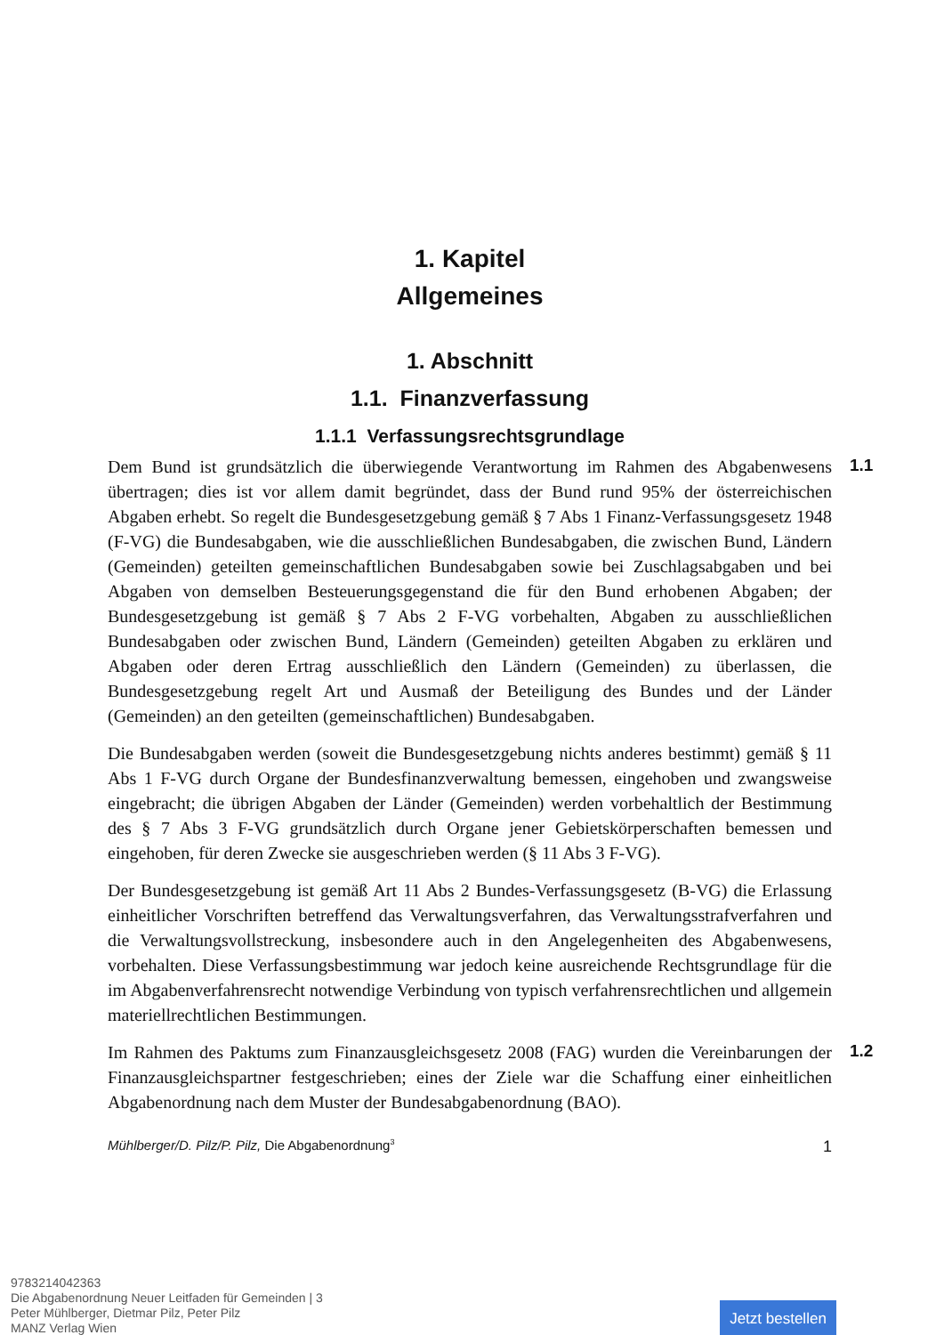1. Kapitel
Allgemeines
1. Abschnitt
1.1. Finanzverfassung
1.1.1 Verfassungsrechtsgrundlage
Dem Bund ist grundsätzlich die überwiegende Verantwortung im Rahmen des Abgabenwesens übertragen; dies ist vor allem damit begründet, dass der Bund rund 95% der österreichischen Abgaben erhebt. So regelt die Bundesgesetzgebung gemäß § 7 Abs 1 Finanz-Verfassungsgesetz 1948 (F-VG) die Bundesabgaben, wie die ausschließlichen Bundesabgaben, die zwischen Bund, Ländern (Gemeinden) geteilten gemeinschaftlichen Bundesabgaben sowie bei Zuschlagsabgaben und bei Abgaben von demselben Besteuerungsgegenstand die für den Bund erhobenen Abgaben; der Bundesgesetzgebung ist gemäß § 7 Abs 2 F-VG vorbehalten, Abgaben zu ausschließlichen Bundesabgaben oder zwischen Bund, Ländern (Gemeinden) geteilten Abgaben zu erklären und Abgaben oder deren Ertrag ausschließlich den Ländern (Gemeinden) zu überlassen, die Bundesgesetzgebung regelt Art und Ausmaß der Beteiligung des Bundes und der Länder (Gemeinden) an den geteilten (gemeinschaftlichen) Bundesabgaben.
1.1
Die Bundesabgaben werden (soweit die Bundesgesetzgebung nichts anderes bestimmt) gemäß § 11 Abs 1 F-VG durch Organe der Bundesfinanzverwaltung bemessen, eingehoben und zwangsweise eingebracht; die übrigen Abgaben der Länder (Gemeinden) werden vorbehaltlich der Bestimmung des § 7 Abs 3 F-VG grundsätzlich durch Organe jener Gebietskörperschaften bemessen und eingehoben, für deren Zwecke sie ausgeschrieben werden (§ 11 Abs 3 F-VG).
Der Bundesgesetzgebung ist gemäß Art 11 Abs 2 Bundes-Verfassungsgesetz (B-VG) die Erlassung einheitlicher Vorschriften betreffend das Verwaltungsverfahren, das Verwaltungsstrafverfahren und die Verwaltungsvollstreckung, insbesondere auch in den Angelegenheiten des Abgabenwesens, vorbehalten. Diese Verfassungsbestimmung war jedoch keine ausreichende Rechtsgrundlage für die im Abgabenverfahrensrecht notwendige Verbindung von typisch verfahrensrechtlichen und allgemein materiellrechtlichen Bestimmungen.
Im Rahmen des Paktums zum Finanzausgleichsgesetz 2008 (FAG) wurden die Vereinbarungen der Finanzausgleichspartner festgeschrieben; eines der Ziele war die Schaffung einer einheitlichen Abgabenordnung nach dem Muster der Bundesabgabenordnung (BAO).
1.2
Mühlberger/D. Pilz/P. Pilz, Die Abgabenordnung<sup>3</sup> 1
9783214042363
Die Abgabenordnung Neuer Leitfaden für Gemeinden | 3
Peter Mühlberger, Dietmar Pilz, Peter Pilz
MANZ Verlag Wien
Jetzt bestellen